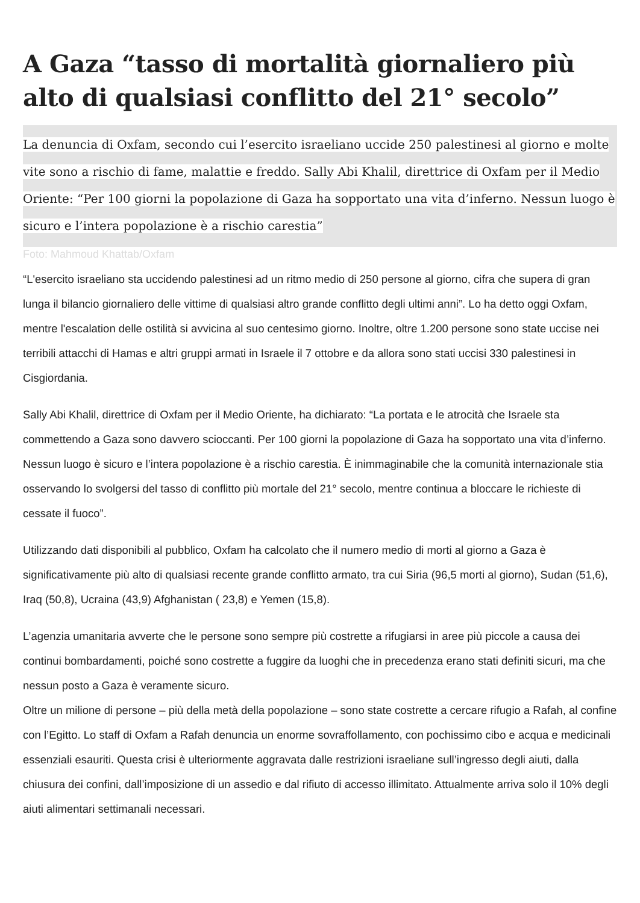A Gaza “tasso di mortalità giornaliero più alto di qualsiasi conflitto del 21° secolo”
La denuncia di Oxfam, secondo cui l’esercito israeliano uccide 250 palestinesi al giorno e molte vite sono a rischio di fame, malattie e freddo. Sally Abi Khalil, direttrice di Oxfam per il Medio Oriente: “Per 100 giorni la popolazione di Gaza ha sopportato una vita d’inferno. Nessun luogo è sicuro e l’intera popolazione è a rischio carestia”
Foto: Mahmoud Khattab/Oxfam
“L'esercito israeliano sta uccidendo palestinesi ad un ritmo medio di 250 persone al giorno, cifra che supera di gran lunga il bilancio giornaliero delle vittime di qualsiasi altro grande conflitto degli ultimi anni”. Lo ha detto oggi Oxfam, mentre l'escalation delle ostilità si avvicina al suo centesimo giorno. Inoltre, oltre 1.200 persone sono state uccise nei terribili attacchi di Hamas e altri gruppi armati in Israele il 7 ottobre e da allora sono stati uccisi 330 palestinesi in Cisgiordania.
Sally Abi Khalil, direttrice di Oxfam per il Medio Oriente, ha dichiarato: “La portata e le atrocità che Israele sta commettendo a Gaza sono davvero scioccanti. Per 100 giorni la popolazione di Gaza ha sopportato una vita d’inferno. Nessun luogo è sicuro e l’intera popolazione è a rischio carestia. È inimmaginabile che la comunità internazionale stia osservando lo svolgersi del tasso di conflitto più mortale del 21° secolo, mentre continua a bloccare le richieste di cessate il fuoco”.
Utilizzando dati disponibili al pubblico, Oxfam ha calcolato che il numero medio di morti al giorno a Gaza è significativamente più alto di qualsiasi recente grande conflitto armato, tra cui Siria (96,5 morti al giorno), Sudan (51,6), Iraq (50,8), Ucraina (43,9) Afghanistan ( 23,8) e Yemen (15,8).
L’agenzia umanitaria avverte che le persone sono sempre più costrette a rifugiarsi in aree più piccole a causa dei continui bombardamenti, poiché sono costrette a fuggire da luoghi che in precedenza erano stati definiti sicuri, ma che nessun posto a Gaza è veramente sicuro.
Oltre un milione di persone – più della metà della popolazione – sono state costrette a cercare rifugio a Rafah, al confine con l’Egitto. Lo staff di Oxfam a Rafah denuncia un enorme sovraffollamento, con pochissimo cibo e acqua e medicinali essenziali esauriti. Questa crisi è ulteriormente aggravata dalle restrizioni israeliane sull’ingresso degli aiuti, dalla chiusura dei confini, dall’imposizione di un assedio e dal rifiuto di accesso illimitato. Attualmente arriva solo il 10% degli aiuti alimentari settimanali necessari.